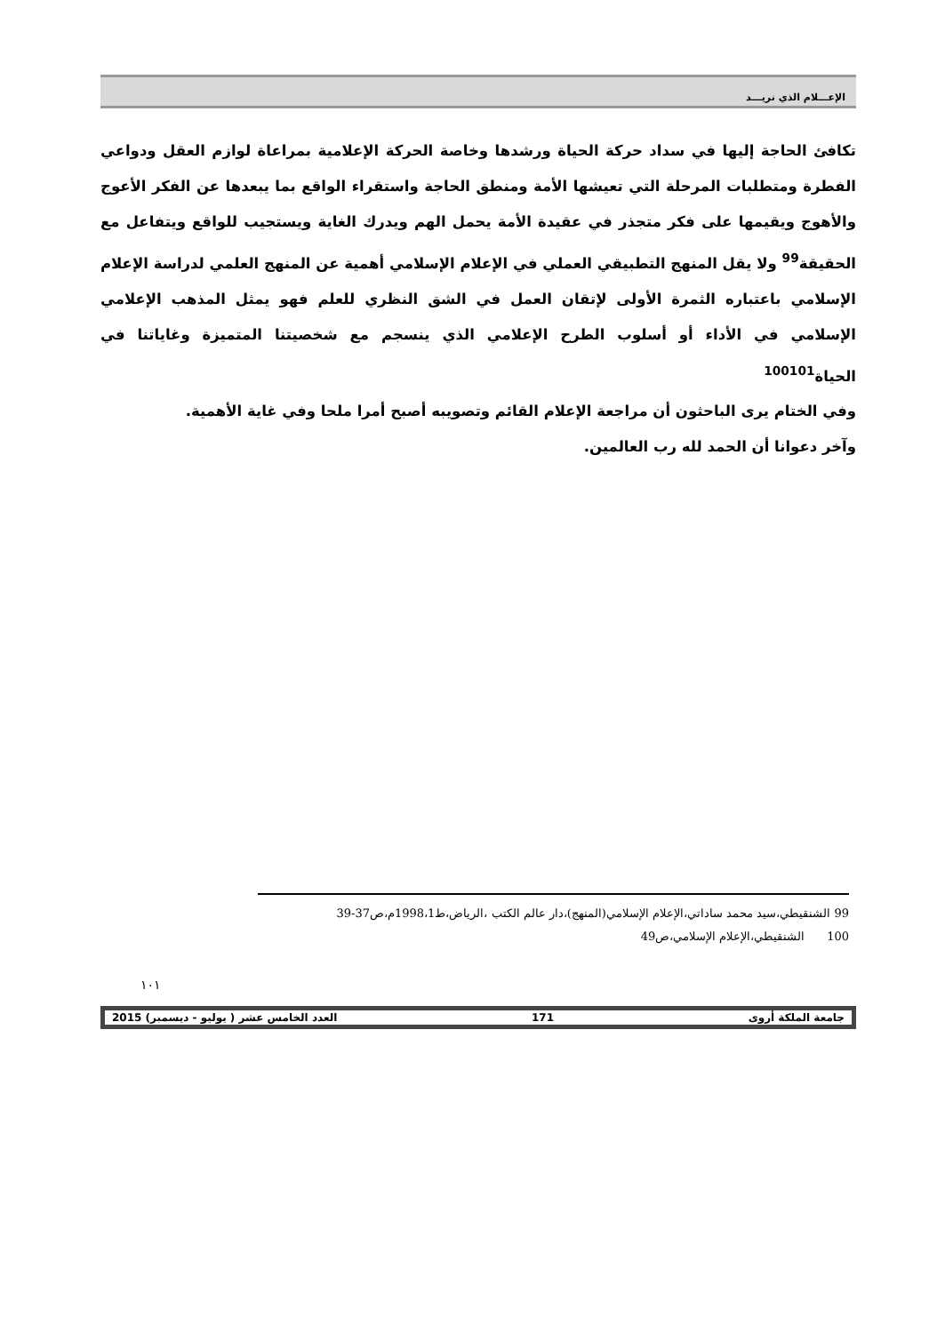الإعـــلام الذي نريـــد
تكافئ الحاجة إليها في سداد حركة الحياة ورشدها وخاصة الحركة الإعلامية بمراعاة لوازم العقل ودواعي الفطرة ومتطلبات المرحلة التي تعيشها الأمة ومنطق الحاجة واستقراء الواقع بما يبعدها عن الفكر الأعوج والأهوج ويقيمها على فكر متجذر في عقيدة الأمة يحمل الهم ويدرك الغاية ويستجيب للواقع ويتفاعل مع الحقيقة<sup>99</sup> ولا يقل المنهج التطبيقي العملي في الإعلام الإسلامي أهمية عن المنهج العلمي لدراسة الإعلام الإسلامي باعتباره الثمرة الأولى لإتقان العمل في الشق النظري للعلم فهو يمثل المذهب الإعلامي الإسلامي في الأداء أو أسلوب الطرح الإعلامي الذي ينسجم مع شخصيتنا المتميزة وغاياتنا في الحياة<sup>100101</sup>
وفي الختام يرى الباحثون أن مراجعة الإعلام القائم وتصويبه أصبح أمرا ملحا وفي غاية الأهمية.
وآخر دعوانا أن الحمد لله رب العالمين.
99 الشنقيطي،سيد محمد ساداتي،الإعلام الإسلامي(المنهج)،دار عالم الكتب ،الرياض،ط1998،1م،ص37-39
100 الشنقيطي،الإعلام الإسلامي،ص49
١٠١
جامعة الملكة أروى 171 العدد الخامس عشر ( يوليو - ديسمبر) 2015